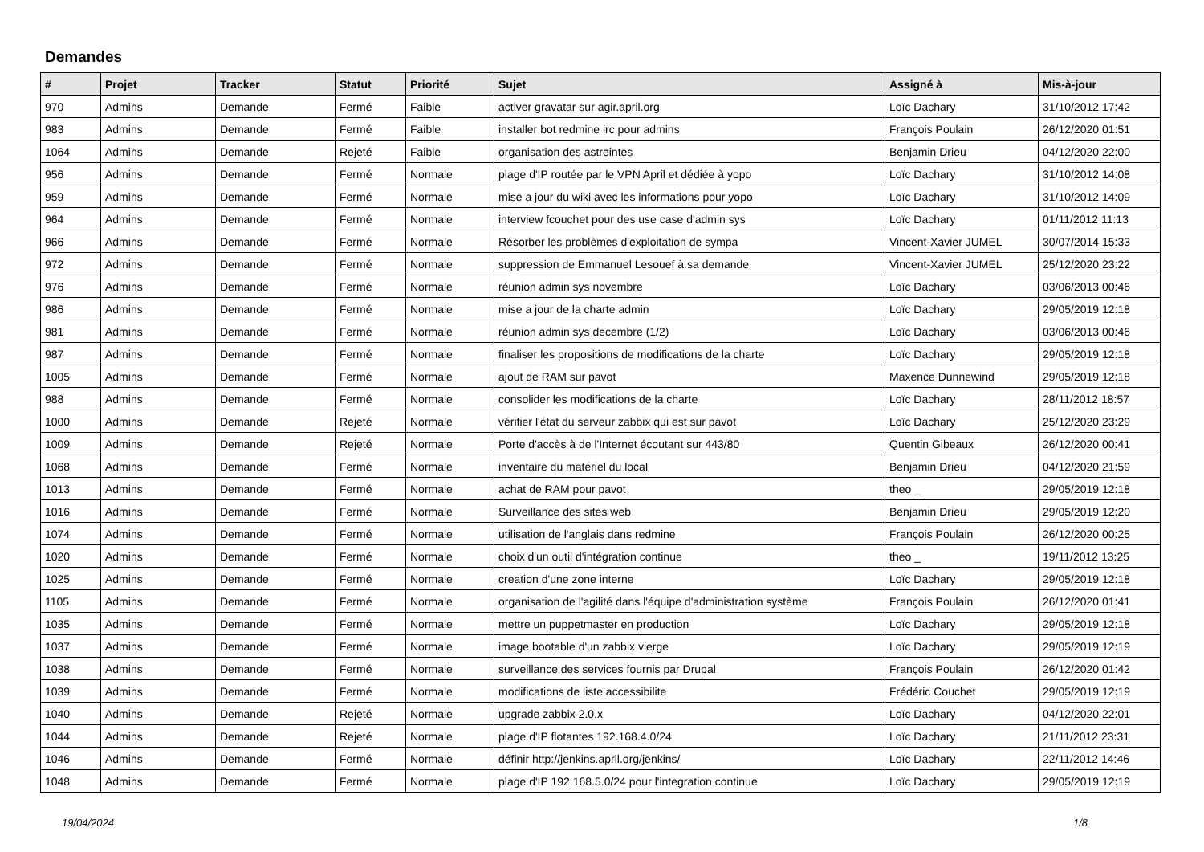Demandes
| # | Projet | Tracker | Statut | Priorité | Sujet | Assigné à | Mis-à-jour |
| --- | --- | --- | --- | --- | --- | --- | --- |
| 970 | Admins | Demande | Fermé | Faible | activer gravatar sur agir.april.org | Loïc Dachary | 31/10/2012 17:42 |
| 983 | Admins | Demande | Fermé | Faible | installer bot redmine irc pour admins | François Poulain | 26/12/2020 01:51 |
| 1064 | Admins | Demande | Rejeté | Faible | organisation des astreintes | Benjamin Drieu | 04/12/2020 22:00 |
| 956 | Admins | Demande | Fermé | Normale | plage d'IP routée par le VPN April et dédiée à yopo | Loïc Dachary | 31/10/2012 14:08 |
| 959 | Admins | Demande | Fermé | Normale | mise a jour du wiki avec les informations pour yopo | Loïc Dachary | 31/10/2012 14:09 |
| 964 | Admins | Demande | Fermé | Normale | interview fcouchet pour des use case d'admin sys | Loïc Dachary | 01/11/2012 11:13 |
| 966 | Admins | Demande | Fermé | Normale | Résorber les problèmes d'exploitation de sympa | Vincent-Xavier JUMEL | 30/07/2014 15:33 |
| 972 | Admins | Demande | Fermé | Normale | suppression de Emmanuel Lesouef à sa demande | Vincent-Xavier JUMEL | 25/12/2020 23:22 |
| 976 | Admins | Demande | Fermé | Normale | réunion admin sys novembre | Loïc Dachary | 03/06/2013 00:46 |
| 986 | Admins | Demande | Fermé | Normale | mise a jour de la charte admin | Loïc Dachary | 29/05/2019 12:18 |
| 981 | Admins | Demande | Fermé | Normale | réunion admin sys decembre (1/2) | Loïc Dachary | 03/06/2013 00:46 |
| 987 | Admins | Demande | Fermé | Normale | finaliser les propositions de modifications de la charte | Loïc Dachary | 29/05/2019 12:18 |
| 1005 | Admins | Demande | Fermé | Normale | ajout de RAM sur pavot | Maxence Dunnewind | 29/05/2019 12:18 |
| 988 | Admins | Demande | Fermé | Normale | consolider les modifications de la charte | Loïc Dachary | 28/11/2012 18:57 |
| 1000 | Admins | Demande | Rejeté | Normale | vérifier l'état du serveur zabbix qui est sur pavot | Loïc Dachary | 25/12/2020 23:29 |
| 1009 | Admins | Demande | Rejeté | Normale | Porte d'accès à de l'Internet écoutant sur 443/80 | Quentin Gibeaux | 26/12/2020 00:41 |
| 1068 | Admins | Demande | Fermé | Normale | inventaire du matériel du local | Benjamin Drieu | 04/12/2020 21:59 |
| 1013 | Admins | Demande | Fermé | Normale | achat de RAM pour pavot | theo _ | 29/05/2019 12:18 |
| 1016 | Admins | Demande | Fermé | Normale | Surveillance des sites web | Benjamin Drieu | 29/05/2019 12:20 |
| 1074 | Admins | Demande | Fermé | Normale | utilisation de l'anglais dans redmine | François Poulain | 26/12/2020 00:25 |
| 1020 | Admins | Demande | Fermé | Normale | choix d'un outil d'intégration continue | theo _ | 19/11/2012 13:25 |
| 1025 | Admins | Demande | Fermé | Normale | creation d'une zone interne | Loïc Dachary | 29/05/2019 12:18 |
| 1105 | Admins | Demande | Fermé | Normale | organisation de l'agilité dans l'équipe d'administration système | François Poulain | 26/12/2020 01:41 |
| 1035 | Admins | Demande | Fermé | Normale | mettre un puppetmaster en production | Loïc Dachary | 29/05/2019 12:18 |
| 1037 | Admins | Demande | Fermé | Normale | image bootable d'un zabbix vierge | Loïc Dachary | 29/05/2019 12:19 |
| 1038 | Admins | Demande | Fermé | Normale | surveillance des services fournis par Drupal | François Poulain | 26/12/2020 01:42 |
| 1039 | Admins | Demande | Fermé | Normale | modifications de liste accessibilite | Frédéric Couchet | 29/05/2019 12:19 |
| 1040 | Admins | Demande | Rejeté | Normale | upgrade zabbix 2.0.x | Loïc Dachary | 04/12/2020 22:01 |
| 1044 | Admins | Demande | Rejeté | Normale | plage d'IP flotantes 192.168.4.0/24 | Loïc Dachary | 21/11/2012 23:31 |
| 1046 | Admins | Demande | Fermé | Normale | définir http://jenkins.april.org/jenkins/ | Loïc Dachary | 22/11/2012 14:46 |
| 1048 | Admins | Demande | Fermé | Normale | plage d'IP 192.168.5.0/24 pour l'integration continue | Loïc Dachary | 29/05/2019 12:19 |
19/04/2024 1/8